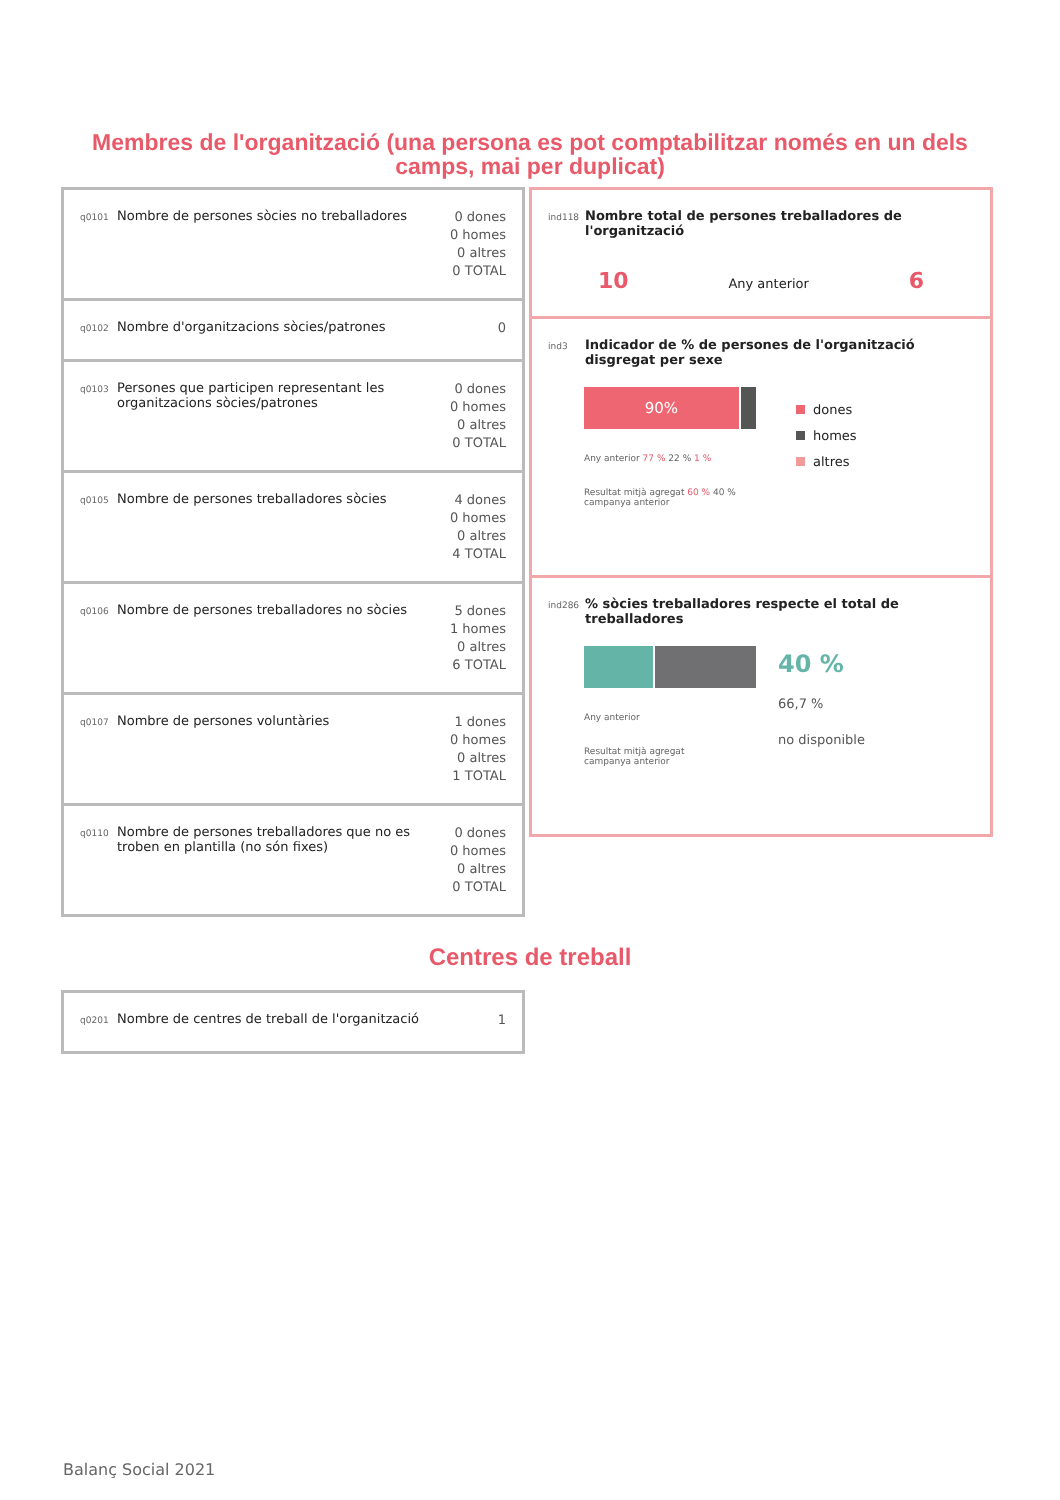Membres de l'organització (una persona es pot comptabilitzar només en un dels camps, mai per duplicat)
q0101
Nombre de persones sòcies no treballadores
0 dones
0 homes
0 altres
0 TOTAL
q0102
Nombre d'organitzacions sòcies/patrones
0
q0103
Persones que participen representant les organitzacions sòcies/patrones
0 dones
0 homes
0 altres
0 TOTAL
q0105
Nombre de persones treballadores sòcies
4 dones
0 homes
0 altres
4 TOTAL
q0106
Nombre de persones treballadores no sòcies
5 dones
1 homes
0 altres
6 TOTAL
q0107
Nombre de persones voluntàries
1 dones
0 homes
0 altres
1 TOTAL
q0110
Nombre de persones treballadores que no es troben en plantilla (no són fixes)
0 dones
0 homes
0 altres
0 TOTAL
ind118
Nombre total de persones treballadores de l'organització
10 Any anterior 6
ind3
Indicador de % de persones de l'organització disgregat per sexe
90%
Any anterior 77 % 22 % 1 %
Resultat mitjà agregat 60 % 40 %
campanya anterior
dones
homes
altres
ind286
% sòcies treballadores respecte el total de treballadores
Any anterior
Resultat mitjà agregat
campanya anterior
40 %
66,7 %
no disponible
Centres de treball
q0201
Nombre de centres de treball de l'organització
1
Balanç Social 2021